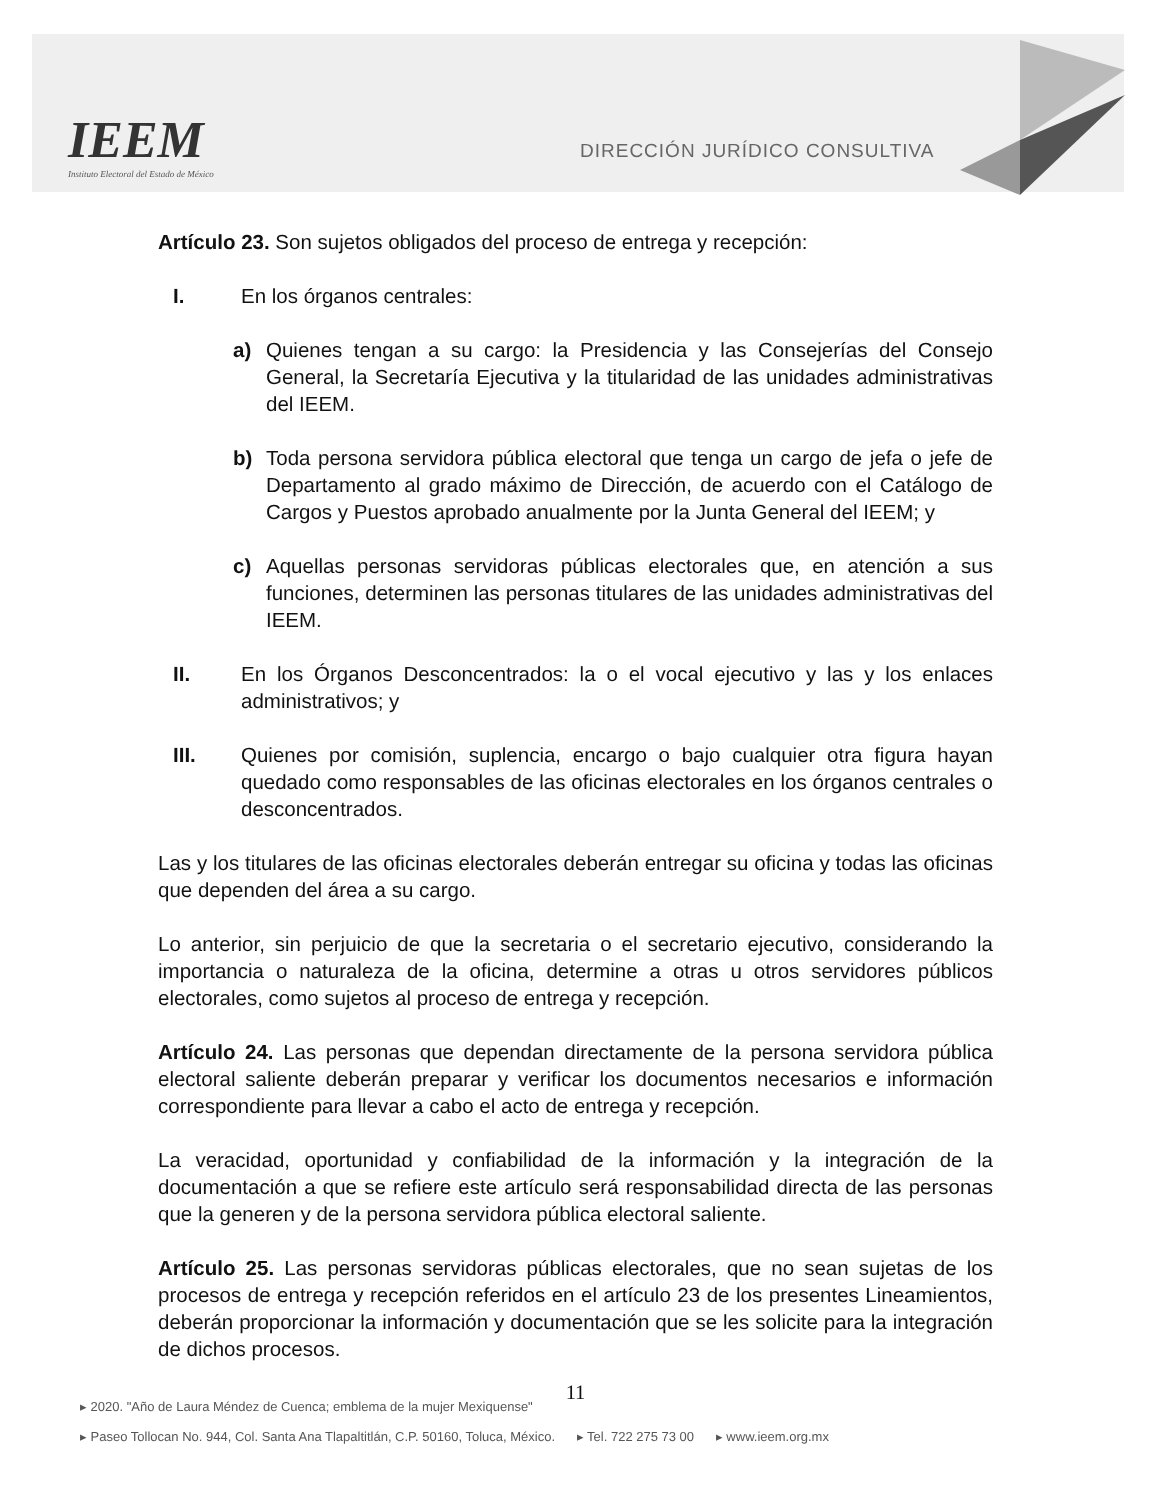IEEM
Instituto Electoral del Estado de México
DIRECCIÓN JURÍDICO CONSULTIVA
Artículo 23. Son sujetos obligados del proceso de entrega y recepción:
I. En los órganos centrales:
a) Quienes tengan a su cargo: la Presidencia y las Consejerías del Consejo General, la Secretaría Ejecutiva y la titularidad de las unidades administrativas del IEEM.
b) Toda persona servidora pública electoral que tenga un cargo de jefa o jefe de Departamento al grado máximo de Dirección, de acuerdo con el Catálogo de Cargos y Puestos aprobado anualmente por la Junta General del IEEM; y
c) Aquellas personas servidoras públicas electorales que, en atención a sus funciones, determinen las personas titulares de las unidades administrativas del IEEM.
II. En los Órganos Desconcentrados: la o el vocal ejecutivo y las y los enlaces administrativos; y
III. Quienes por comisión, suplencia, encargo o bajo cualquier otra figura hayan quedado como responsables de las oficinas electorales en los órganos centrales o desconcentrados.
Las y los titulares de las oficinas electorales deberán entregar su oficina y todas las oficinas que dependen del área a su cargo.
Lo anterior, sin perjuicio de que la secretaria o el secretario ejecutivo, considerando la importancia o naturaleza de la oficina, determine a otras u otros servidores públicos electorales, como sujetos al proceso de entrega y recepción.
Artículo 24. Las personas que dependan directamente de la persona servidora pública electoral saliente deberán preparar y verificar los documentos necesarios e información correspondiente para llevar a cabo el acto de entrega y recepción.
La veracidad, oportunidad y confiabilidad de la información y la integración de la documentación a que se refiere este artículo será responsabilidad directa de las personas que la generen y de la persona servidora pública electoral saliente.
Artículo 25. Las personas servidoras públicas electorales, que no sean sujetas de los procesos de entrega y recepción referidos en el artículo 23 de los presentes Lineamientos, deberán proporcionar la información y documentación que se les solicite para la integración de dichos procesos.
11
▸ 2020. "Año de Laura Méndez de Cuenca; emblema de la mujer Mexiquense"
▸ Paseo Tollocan No. 944, Col. Santa Ana Tlapaltitlán, C.P. 50160, Toluca, México. ▸ Tel. 722 275 73 00 ▸ www.ieem.org.mx